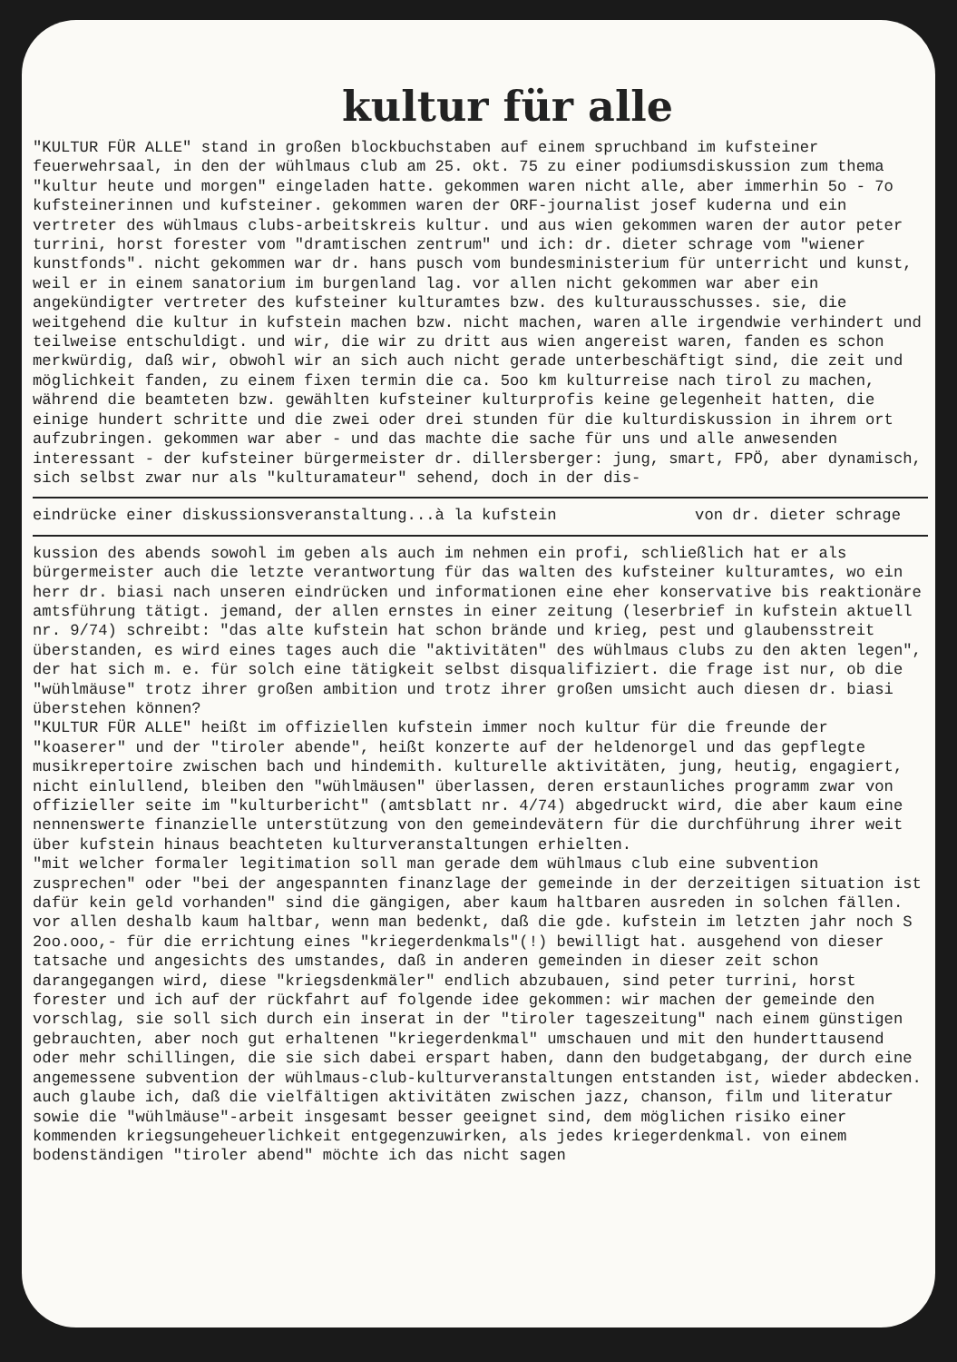kultur für alle
"KULTUR FÜR ALLE" stand in großen blockbuchstaben auf einem spruchband im kufsteiner feuerwehrsaal, in den der wühlmaus club am 25. okt. 75 zu einer podiumsdiskussion zum thema "kultur heute und morgen" eingeladen hatte. gekommen waren nicht alle, aber immerhin 5o - 7o kufsteinerinnen und kufsteiner. gekommen waren der ORF-journalist josef kuderna und ein vertreter des wühlmaus clubs-arbeitskreis kultur. und aus wien gekommen waren der autor peter turrini, horst forester vom "dramtischen zentrum" und ich: dr. dieter schrage vom "wiener kunstfonds". nicht gekommen war dr. hans pusch vom bundesministerium für unterricht und kunst, weil er in einem sanatorium im burgenland lag. vor allen nicht gekommen war aber ein angekündigter vertreter des kufsteiner kulturamtes bzw. des kulturausschusses. sie, die weitgehend die kultur in kufstein machen bzw. nicht machen, waren alle irgendwie verhindert und teilweise entschuldigt. und wir, die wir zu dritt aus wien angereist waren, fanden es schon merkwürdig, daß wir, obwohl wir an sich auch nicht gerade unterbeschäftigt sind, die zeit und möglichkeit fanden, zu einem fixen termin die ca. 5oo km kulturreise nach tirol zu machen, während die beamteten bzw. gewählten kufsteiner kulturprofis keine gelegenheit hatten, die einige hundert schritte und die zwei oder drei stunden für die kulturdiskussion in ihrem ort aufzubringen. gekommen war aber - und das machte die sache für uns und alle anwesenden interessant - der kufsteiner bürgermeister dr. dillersberger: jung, smart, FPÖ, aber dynamisch, sich selbst zwar nur als "kulturamateur" sehend, doch in der dis-
eindrücke einer diskussionsveranstaltung...à la kufstein von dr. dieter schrage
kussion des abends sowohl im geben als auch im nehmen ein profi, schließlich hat er als bürgermeister auch die letzte verantwortung für das walten des kufsteiner kulturamtes, wo ein herr dr. biasi nach unseren eindrücken und informationen eine eher konservative bis reaktionäre amtsführung tätigt. jemand, der allen ernstes in einer zeitung (leserbrief in kufstein aktuell nr. 9/74) schreibt: "das alte kufstein hat schon brände und krieg, pest und glaubensstreit überstanden, es wird eines tages auch die "aktivitäten" des wühlmaus clubs zu den akten legen", der hat sich m. e. für solch eine tätigkeit selbst disqualifiziert. die frage ist nur, ob die "wühlmäuse" trotz ihrer großen ambition und trotz ihrer großen umsicht auch diesen dr. biasi überstehen können?
"KULTUR FÜR ALLE" heißt im offiziellen kufstein immer noch kultur für die freunde der "koaserer" und der "tiroler abende", heißt konzerte auf der heldenorgel und das gepflegte musikrepertoire zwischen bach und hindemith. kulturelle aktivitäten, jung, heutig, engagiert, nicht einlullend, bleiben den "wühlmäusen" überlassen, deren erstaunliches programm zwar von offizieller seite im "kulturbericht" (amtsblatt nr. 4/74) abgedruckt wird, die aber kaum eine nennenswerte finanzielle unterstützung von den gemeindevätern für die durchführung ihrer weit über kufstein hinaus beachteten kulturveranstaltungen erhielten.
"mit welcher formaler legitimation soll man gerade dem wühlmaus club eine subvention zusprechen" oder "bei der angespannten finanzlage der gemeinde in der derzeitigen situation ist dafür kein geld vorhanden" sind die gängigen, aber kaum haltbaren ausreden in solchen fällen. vor allen deshalb kaum haltbar, wenn man bedenkt, daß die gde. kufstein im letzten jahr noch S 2oo.ooo,- für die errichtung eines "kriegerdenkmals"(!) bewilligt hat. ausgehend von dieser tatsache und angesichts des umstandes, daß in anderen gemeinden in dieser zeit schon darangegangen wird, diese "kriegsdenkmäler" endlich abzubauen, sind peter turrini, horst forester und ich auf der rückfahrt auf folgende idee gekommen: wir machen der gemeinde den vorschlag, sie soll sich durch ein inserat in der "tiroler tageszeitung" nach einem günstigen gebrauchten, aber noch gut erhaltenen "kriegerdenkmal" umschauen und mit den hunderttausend oder mehr schillingen, die sie sich dabei erspart haben, dann den budgetabgang, der durch eine angemessene subvention der wühlmaus-club-kulturveranstaltungen entstanden ist, wieder abdecken.
auch glaube ich, daß die vielfältigen aktivitäten zwischen jazz, chanson, film und literatur sowie die "wühlmäuse"-arbeit insgesamt besser geeignet sind, dem möglichen risiko einer kommenden kriegsungeheuerlichkeit entgegenzuwirken, als jedes kriegerdenkmal. von einem bodenständigen "tiroler abend" möchte ich das nicht sagen